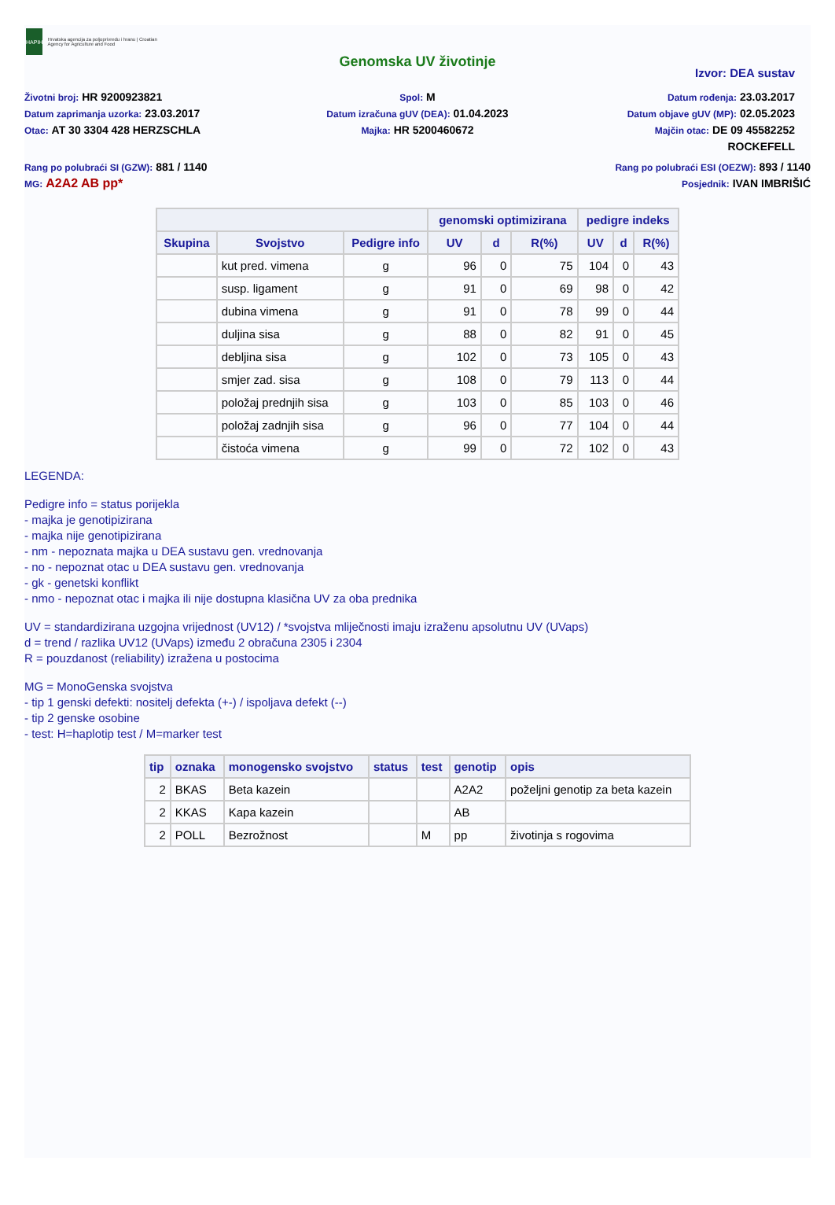HAPIH
Hrvatska agencija za poljoprivredu i hranu | Croatian Agency for Agriculture and Food
Genomska UV životinje
Izvor: DEA sustav
Životni broj: HR 9200923821
Datum zaprimanja uzorka: 23.03.2017
Otac: AT 30 3304 428 HERZSCHLA
Spol: M
Datum izračuna gUV (DEA): 01.04.2023
Majka: HR 5200460672
Datum rođenja: 23.03.2017
Datum objave gUV (MP): 02.05.2023
Majčin otac: DE 09 45582252
ROCKEFELL
Rang po polubraći SI (GZW): 881 / 1140
MG: A2A2 AB pp*
Rang po polubraći ESI (OEZW): 893 / 1140
Posjednik: IVAN IMBRIŠIĆ
| | | | genomski optimizirana | | | pedigre indeks | | |
| --- | --- | --- | --- | --- | --- | --- | --- | --- |
| Skupina | Svojstvo | Pedigre info | UV | d | R(%) | UV | d | R(%) |
| | kut pred. vimena | g | 96 | 0 | 75 | 104 | 0 | 43 |
| | susp. ligament | g | 91 | 0 | 69 | 98 | 0 | 42 |
| | dubina vimena | g | 91 | 0 | 78 | 99 | 0 | 44 |
| | duljina sisa | g | 88 | 0 | 82 | 91 | 0 | 45 |
| | debljina sisa | g | 102 | 0 | 73 | 105 | 0 | 43 |
| | smjer zad. sisa | g | 108 | 0 | 79 | 113 | 0 | 44 |
| | položaj prednjih sisa | g | 103 | 0 | 85 | 103 | 0 | 46 |
| | položaj zadnjih sisa | g | 96 | 0 | 77 | 104 | 0 | 44 |
| | čistoća vimena | g | 99 | 0 | 72 | 102 | 0 | 43 |
LEGENDA:
Pedigre info = status porijekla
- majka je genotipizirana
- majka nije genotipizirana
- nm - nepoznata majka u DEA sustavu gen. vrednovanja
- no - nepoznat otac u DEA sustavu gen. vrednovanja
- gk - genetski konflikt
- nmo - nepoznat otac i majka ili nije dostupna klasična UV za oba prednika
UV = standardizirana uzgojna vrijednost (UV12) / *svojstva mliječnosti imaju izraženu apsolutnu UV (UVaps)
d = trend / razlika UV12 (UVaps) između 2 obračuna 2305 i 2304
R = pouzdanost (reliability) izražena u postocima
MG = MonoGenska svojstva
- tip 1 genski defekti: nositelj defekta (+-) / ispoljava defekt (--)
- tip 2 genske osobine
- test: H=haplotip test / M=marker test
| tip | oznaka | monogensko svojstvo | status | test | genotip | opis |
| --- | --- | --- | --- | --- | --- | --- |
| 2 | BKAS | Beta kazein | | | A2A2 | poželjni genotip za beta kazein |
| 2 | KKAS | Kapa kazein | | | AB | |
| 2 | POLL | Bezrožnost | | M | pp | životinja s rogovima |